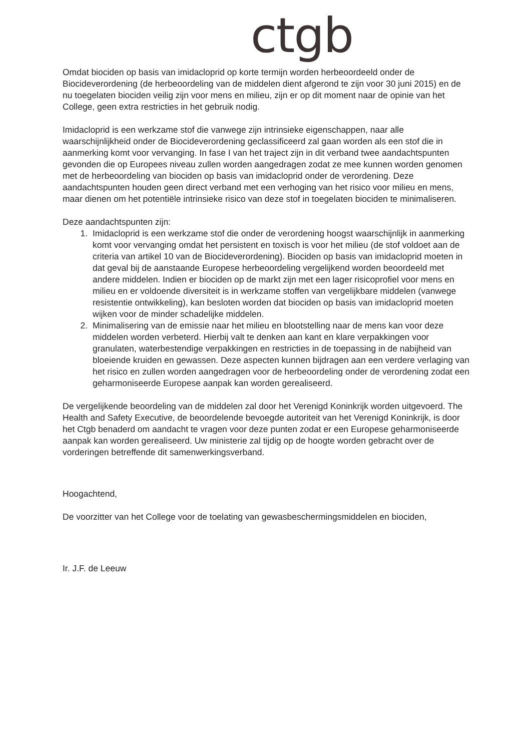ctgb
Omdat biociden op basis van imidacloprid op korte termijn worden herbeoordeeld onder de Biocideverordening (de herbeoordeling van de middelen dient afgerond te zijn voor 30 juni 2015) en de nu toegelaten biociden veilig zijn voor mens en milieu, zijn er op dit moment naar de opinie van het College, geen extra restricties in het gebruik nodig.
Imidacloprid is een werkzame stof die vanwege zijn intrinsieke eigenschappen, naar alle waarschijnlijkheid onder de Biocideverordening geclassificeerd zal gaan worden als een stof die in aanmerking komt voor vervanging. In fase I van het traject zijn in dit verband twee aandachtspunten gevonden die op Europees niveau zullen worden aangedragen zodat ze mee kunnen worden genomen met de herbeoordeling van biociden op basis van imidacloprid onder de verordening. Deze aandachtspunten houden geen direct verband met een verhoging van het risico voor milieu en mens, maar dienen om het potentiële intrinsieke risico van deze stof in toegelaten biociden te minimaliseren.
Deze aandachtspunten zijn:
1. Imidacloprid is een werkzame stof die onder de verordening hoogst waarschijnlijk in aanmerking komt voor vervanging omdat het persistent en toxisch is voor het milieu (de stof voldoet aan de criteria van artikel 10 van de Biocideverordening). Biociden op basis van imidacloprid moeten in dat geval bij de aanstaande Europese herbeoordeling vergelijkend worden beoordeeld met andere middelen. Indien er biociden op de markt zijn met een lager risicoprofiel voor mens en milieu en er voldoende diversiteit is in werkzame stoffen van vergelijkbare middelen (vanwege resistentie ontwikkeling), kan besloten worden dat biociden op basis van imidacloprid moeten wijken voor de minder schadelijke middelen.
2. Minimalisering van de emissie naar het milieu en blootstelling naar de mens kan voor deze middelen worden verbeterd. Hierbij valt te denken aan kant en klare verpakkingen voor granulaten, waterbestendige verpakkingen en restricties in de toepassing in de nabijheid van bloeiende kruiden en gewassen. Deze aspecten kunnen bijdragen aan een verdere verlaging van het risico en zullen worden aangedragen voor de herbeoordeling onder de verordening zodat een geharmoniseerde Europese aanpak kan worden gerealiseerd.
De vergelijkende beoordeling van de middelen zal door het Verenigd Koninkrijk worden uitgevoerd. The Health and Safety Executive, de beoordelende bevoegde autoriteit van het Verenigd Koninkrijk, is door het Ctgb benaderd om aandacht te vragen voor deze punten zodat er een Europese geharmoniseerde aanpak kan worden gerealiseerd. Uw ministerie zal tijdig op de hoogte worden gebracht over de vorderingen betreffende dit samenwerkingsverband.
Hoogachtend,
De voorzitter van het College voor de toelating van gewasbeschermingsmiddelen en biociden,
Ir. J.F. de Leeuw